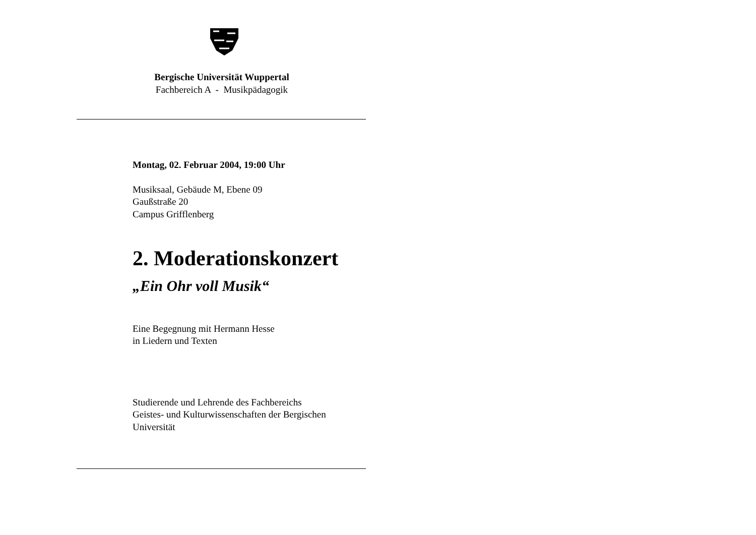Bergische Universität Wuppertal
Fachbereich A - Musikpädagogik
Montag, 02. Februar 2004, 19:00 Uhr
Musiksaal, Gebäude M, Ebene 09
Gaußstraße 20
Campus Grifflenberg
2. Moderationskonzert
„Ein Ohr voll Musik“
Eine Begegnung mit Hermann Hesse
in Liedern und Texten
Studierende und Lehrende des Fachbereichs
Geistes- und Kulturwissenschaften der Bergischen
Universität